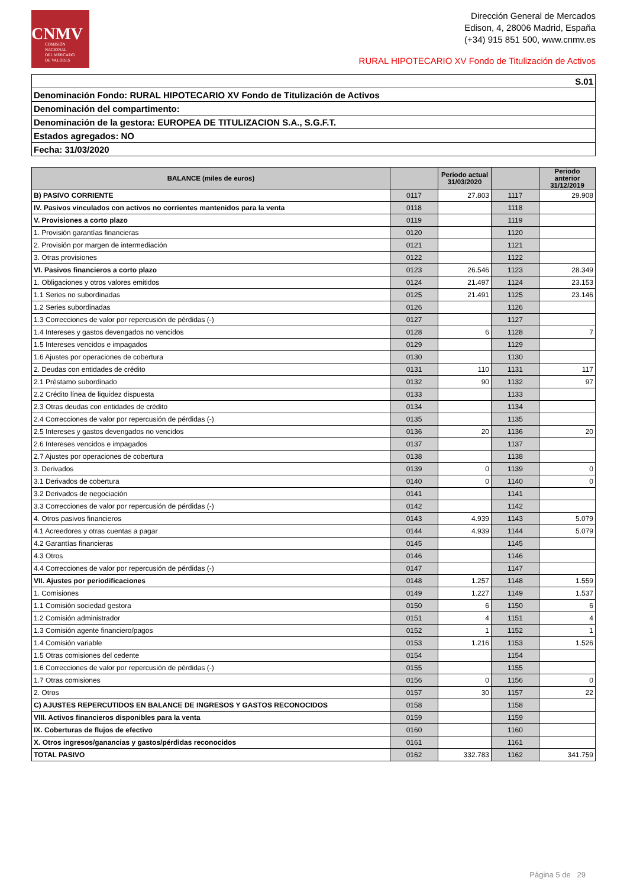CNMV
COMISIÓN
NACIONAL
DEL MERCADO
DE VALORES
Dirección General de Mercados
Edison, 4, 28006 Madrid, España
(+34) 915 851 500, www.cnmv.es
RURAL HIPOTECARIO XV Fondo de Titulización de Activos
| S.01 |
| Denominación Fondo: RURAL HIPOTECARIO XV Fondo de Titulización de Activos |
| Denominación del compartimento: |
| Denominación de la gestora: EUROPEA DE TITULIZACION S.A., S.G.F.T. |
| Estados agregados: NO |
| Fecha: 31/03/2020 |
| BALANCE (miles de euros) | | Periodo actual 31/03/2020 | | Periodo anterior 31/12/2019 |
| --- | --- | --- | --- | --- |
| B) PASIVO CORRIENTE | 0117 | 27.803 | 1117 | 29.908 |
| IV. Pasivos vinculados con activos no corrientes mantenidos para la venta | 0118 | | 1118 | |
| V. Provisiones a corto plazo | 0119 | | 1119 | |
| 1. Provisión garantías financieras | 0120 | | 1120 | |
| 2. Provisión por margen de intermediación | 0121 | | 1121 | |
| 3. Otras provisiones | 0122 | | 1122 | |
| VI. Pasivos financieros a corto plazo | 0123 | 26.546 | 1123 | 28.349 |
| 1. Obligaciones y otros valores emitidos | 0124 | 21.497 | 1124 | 23.153 |
| 1.1 Series no subordinadas | 0125 | 21.491 | 1125 | 23.146 |
| 1.2 Series subordinadas | 0126 | | 1126 | |
| 1.3 Correcciones de valor por repercusión de pérdidas (-) | 0127 | | 1127 | |
| 1.4 Intereses y gastos devengados no vencidos | 0128 | 6 | 1128 | 7 |
| 1.5 Intereses vencidos e impagados | 0129 | | 1129 | |
| 1.6 Ajustes por operaciones de cobertura | 0130 | | 1130 | |
| 2. Deudas con entidades de crédito | 0131 | 110 | 1131 | 117 |
| 2.1 Préstamo subordinado | 0132 | 90 | 1132 | 97 |
| 2.2 Crédito línea de liquidez dispuesta | 0133 | | 1133 | |
| 2.3 Otras deudas con entidades de crédito | 0134 | | 1134 | |
| 2.4 Correcciones de valor por repercusión de pérdidas (-) | 0135 | | 1135 | |
| 2.5 Intereses y gastos devengados no vencidos | 0136 | 20 | 1136 | 20 |
| 2.6 Intereses vencidos e impagados | 0137 | | 1137 | |
| 2.7 Ajustes por operaciones de cobertura | 0138 | | 1138 | |
| 3. Derivados | 0139 | 0 | 1139 | 0 |
| 3.1 Derivados de cobertura | 0140 | 0 | 1140 | 0 |
| 3.2 Derivados de negociación | 0141 | | 1141 | |
| 3.3 Correcciones de valor por repercusión de pérdidas (-) | 0142 | | 1142 | |
| 4. Otros pasivos financieros | 0143 | 4.939 | 1143 | 5.079 |
| 4.1 Acreedores y otras cuentas a pagar | 0144 | 4.939 | 1144 | 5.079 |
| 4.2 Garantías financieras | 0145 | | 1145 | |
| 4.3 Otros | 0146 | | 1146 | |
| 4.4 Correcciones de valor por repercusión de pérdidas (-) | 0147 | | 1147 | |
| VII. Ajustes por periodificaciones | 0148 | 1.257 | 1148 | 1.559 |
| 1. Comisiones | 0149 | 1.227 | 1149 | 1.537 |
| 1.1 Comisión sociedad gestora | 0150 | 6 | 1150 | 6 |
| 1.2 Comisión administrador | 0151 | 4 | 1151 | 4 |
| 1.3 Comisión agente financiero/pagos | 0152 | 1 | 1152 | 1 |
| 1.4 Comisión variable | 0153 | 1.216 | 1153 | 1.526 |
| 1.5 Otras comisiones del cedente | 0154 | | 1154 | |
| 1.6 Correcciones de valor por repercusión de pérdidas (-) | 0155 | | 1155 | |
| 1.7 Otras comisiones | 0156 | 0 | 1156 | 0 |
| 2. Otros | 0157 | 30 | 1157 | 22 |
| C) AJUSTES REPERCUTIDOS EN BALANCE DE INGRESOS Y GASTOS RECONOCIDOS | 0158 | | 1158 | |
| VIII. Activos financieros disponibles para la venta | 0159 | | 1159 | |
| IX. Coberturas de flujos de efectivo | 0160 | | 1160 | |
| X. Otros ingresos/ganancias y gastos/pérdidas reconocidos | 0161 | | 1161 | |
| TOTAL PASIVO | 0162 | 332.783 | 1162 | 341.759 |
Página 5 de 29